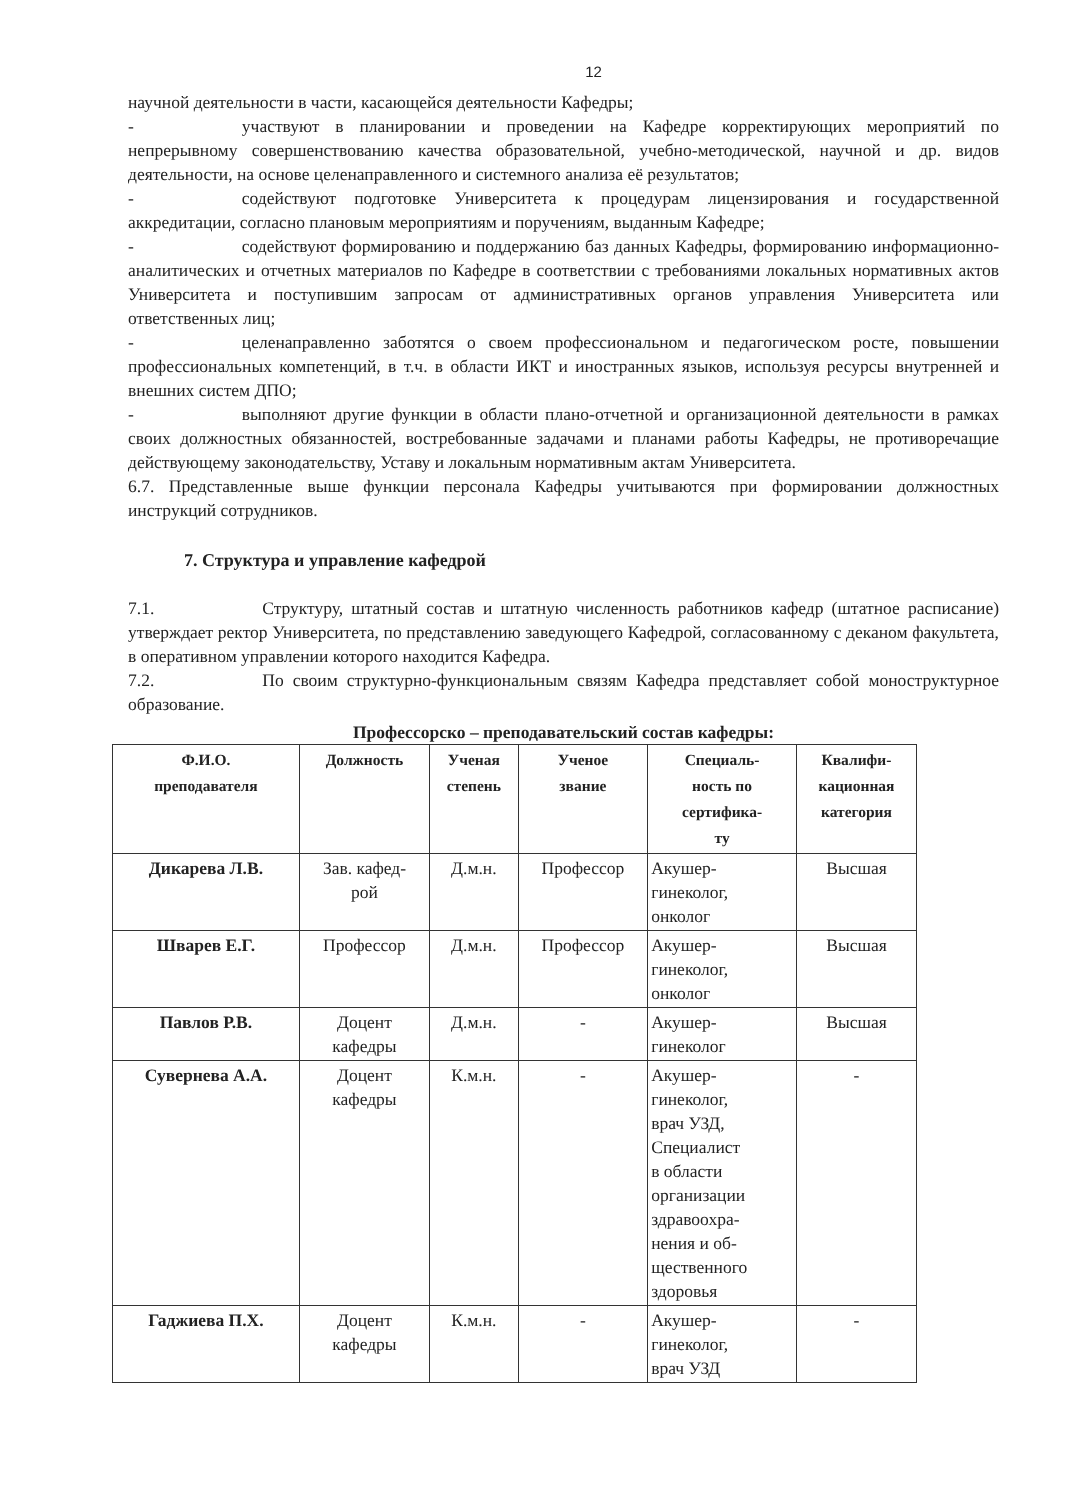12
научной деятельности в части, касающейся деятельности Кафедры;
- участвуют в планировании и проведении на Кафедре корректирующих мероприятий по непрерывному совершенствованию качества образовательной, учебно-методической, научной и др. видов деятельности, на основе целенаправленного и системного анализа её результатов;
- содействуют подготовке Университета к процедурам лицензирования и государственной аккредитации, согласно плановым мероприятиям и поручениям, выданным Кафедре;
- содействуют формированию и поддержанию баз данных Кафедры, формированию информационно-аналитических и отчетных материалов по Кафедре в соответствии с требованиями локальных нормативных актов Университета и поступившим запросам от административных органов управления Университета или ответственных лиц;
- целенаправленно заботятся о своем профессиональном и педагогическом росте, повышении профессиональных компетенций, в т.ч. в области ИКТ и иностранных языков, используя ресурсы внутренней и внешних систем ДПО;
- выполняют другие функции в области плано-отчетной и организационной деятельности в рамках своих должностных обязанностей, востребованные задачами и планами работы Кафедры, не противоречащие действующему законодательству, Уставу и локальным нормативным актам Университета.
6.7. Представленные выше функции персонала Кафедры учитываются при формировании должностных инструкций сотрудников.
7. Структура и управление кафедрой
7.1. Структуру, штатный состав и штатную численность работников кафедр (штатное расписание) утверждает ректор Университета, по представлению заведующего Кафедрой, согласованному с деканом факультета, в оперативном управлении которого находится Кафедра.
7.2. По своим структурно-функциональным связям Кафедра представляет собой моноструктурное образование.
Профессорско – преподавательский состав кафедры:
| Ф.И.О. преподавателя | Должность | Ученая степень | Ученое звание | Специаль- ность по сертифика- ту | Квалифи- кационная категория |
| --- | --- | --- | --- | --- | --- |
| Дикарева Л.В. | Зав. кафед- рой | Д.м.н. | Профессор | Акушер- гинеколог, онколог | Высшая |
| Шварев Е.Г. | Профессор | Д.м.н. | Профессор | Акушер- гинеколог, онколог | Высшая |
| Павлов Р.В. | Доцент кафедры | Д.м.н. | - | Акушер- гинеколог | Высшая |
| Сувернева А.А. | Доцент кафедры | К.м.н. | - | Акушер- гинеколог, врач УЗД, Специалист в области организации здравоохра- нения и об- щественного здоровья | - |
| Гаджиева П.Х. | Доцент кафедры | К.м.н. | - | Акушер- гинеколог, врач УЗД | - |